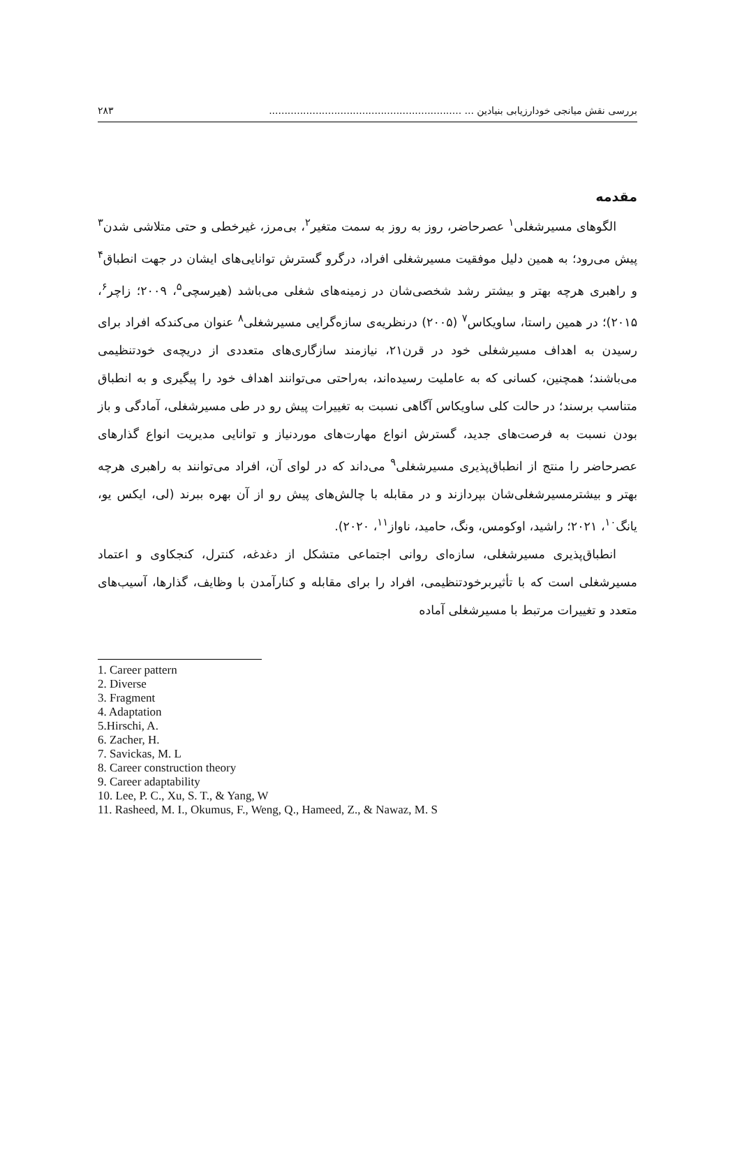بررسی نقش میانجی خودارزیابی بنیادین ... .............................................................. ۲۸۳
مقدمه
الگوهای مسیرشغلی<sup>۱</sup> عصرحاضر، روز به روز به سمت متغیر<sup>۲</sup>، بی‌مرز، غیرخطی و حتی متلاشی شدن<sup>۳</sup> پیش می‌رود؛ به همین دلیل موفقیت مسیرشغلی افراد، درگرو گسترش توانایی‌های ایشان در جهت انطباق<sup>۴</sup> و راهبری هرچه بهتر و بیشتر رشد شخصی‌شان در زمینه‌های شغلی می‌باشد (هیرسچی<sup>۵</sup>، ۲۰۰۹؛ زاچر<sup>۶</sup>، ۲۰۱۵)؛ در همین راستا، ساویکاس<sup>۷</sup> (۲۰۰۵) درنظریه‌ی سازه‌گرایی مسیرشغلی<sup>۸</sup> عنوان می‌کندکه افراد برای رسیدن به اهداف مسیرشغلی خود در قرن۲۱، نیازمند سازگاری‌های متعددی از دریچه‌ی خودتنظیمی می‌باشند؛ همچنین، کسانی که به عاملیت رسیده‌اند، به‌راحتی می‌توانند اهداف خود را پیگیری و به انطباق متناسب برسند؛ در حالت کلی ساویکاس آگاهی نسبت به تغییرات پیش رو در طی مسیرشغلی، آمادگی و باز بودن نسبت به فرصت‌های جدید، گسترش انواع مهارت‌های موردنیاز و توانایی مدیریت انواع گذارهای عصرحاضر را منتج از انطباق‌پذیری مسیرشغلی<sup>۹</sup> می‌داند که در لوای آن، افراد می‌توانند به راهبری هرچه بهتر و بیشترمسیرشغلی‌شان بپردازند و در مقابله با چالش‌های پیش رو از آن بهره ببرند (لی، ایکس یو، یانگ<sup>۱۰</sup>، ۲۰۲۱؛ راشید، اوکومس، ونگ، حامید، ناواز<sup>۱۱</sup>، ۲۰۲۰).
انطباق‌پذیری مسیرشغلی، سازه‌ای روانی اجتماعی متشکل از دغدغه، کنترل، کنجکاوی و اعتماد مسیرشغلی است که با تأثیربرخودتنظیمی، افراد را برای مقابله و کنارآمدن با وظایف، گذارها، آسیب‌های متعدد و تغییرات مرتبط با مسیرشغلی آماده
1. Career pattern
2. Diverse
3. Fragment
4. Adaptation
5.Hirschi, A.
6. Zacher, H.
7. Savickas, M. L
8. Career construction theory
9. Career adaptability
10. Lee, P. C., Xu, S. T., & Yang, W
11. Rasheed, M. I., Okumus, F., Weng, Q., Hameed, Z., & Nawaz, M. S